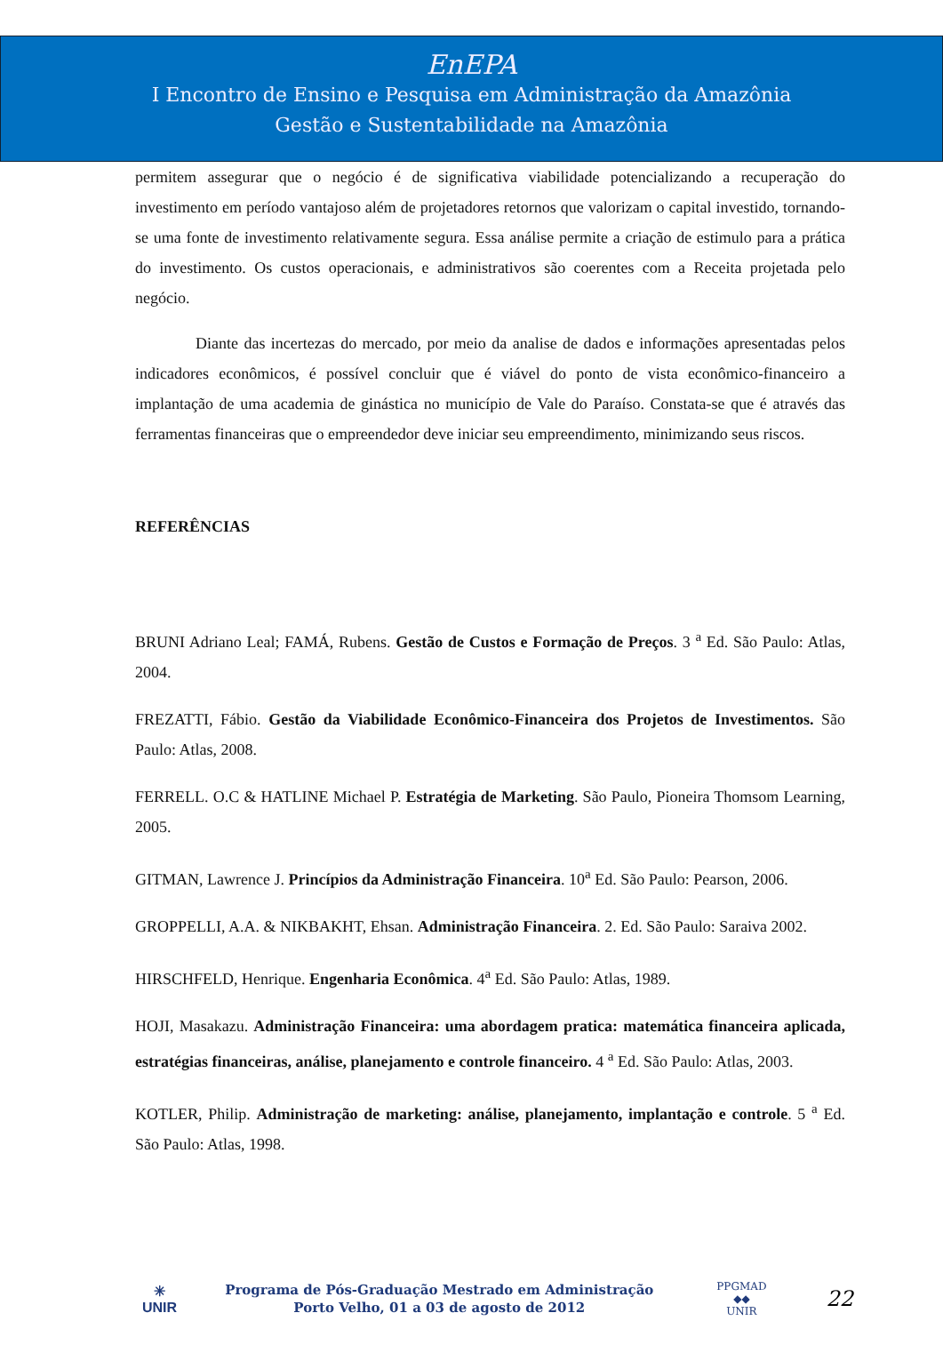EnEPA
I Encontro de Ensino e Pesquisa em Administração da Amazônia
Gestão e Sustentabilidade na Amazônia
permitem assegurar que o negócio é de significativa viabilidade potencializando a recuperação do investimento em período vantajoso além de projetadores retornos que valorizam o capital investido, tornando-se uma fonte de investimento relativamente segura. Essa análise permite a criação de estimulo para a prática do investimento. Os custos operacionais, e administrativos são coerentes com a Receita projetada pelo negócio.
Diante das incertezas do mercado, por meio da analise de dados e informações apresentadas pelos indicadores econômicos, é possível concluir que é viável do ponto de vista econômico-financeiro a implantação de uma academia de ginástica no município de Vale do Paraíso. Constata-se que é através das ferramentas financeiras que o empreendedor deve iniciar seu empreendimento, minimizando seus riscos.
REFERÊNCIAS
BRUNI Adriano Leal; FAMÁ, Rubens. Gestão de Custos e Formação de Preços. 3 <sup>a</sup> Ed. São Paulo: Atlas, 2004.
FREZATTI, Fábio. Gestão da Viabilidade Econômico-Financeira dos Projetos de Investimentos. São Paulo: Atlas, 2008.
FERRELL. O.C & HATLINE Michael P. Estratégia de Marketing. São Paulo, Pioneira Thomsom Learning, 2005.
GITMAN, Lawrence J. Princípios da Administração Financeira. 10<sup>a</sup> Ed. São Paulo: Pearson, 2006.
GROPPELLI, A.A. & NIKBAKHT, Ehsan. Administração Financeira. 2. Ed. São Paulo: Saraiva 2002.
HIRSCHFELD, Henrique. Engenharia Econômica. 4<sup>a</sup> Ed. São Paulo: Atlas, 1989.
HOJI, Masakazu. Administração Financeira: uma abordagem pratica: matemática financeira aplicada, estratégias financeiras, análise, planejamento e controle financeiro. 4 <sup>a</sup> Ed. São Paulo: Atlas, 2003.
KOTLER, Philip. Administração de marketing: análise, planejamento, implantação e controle. 5 <sup>a</sup> Ed. São Paulo: Atlas, 1998.
✳
UNIR
Programa de Pós-Graduação Mestrado em Administração
Porto Velho, 01 a 03 de agosto de 2012
PPGMAD
◆◆
UNIR
22